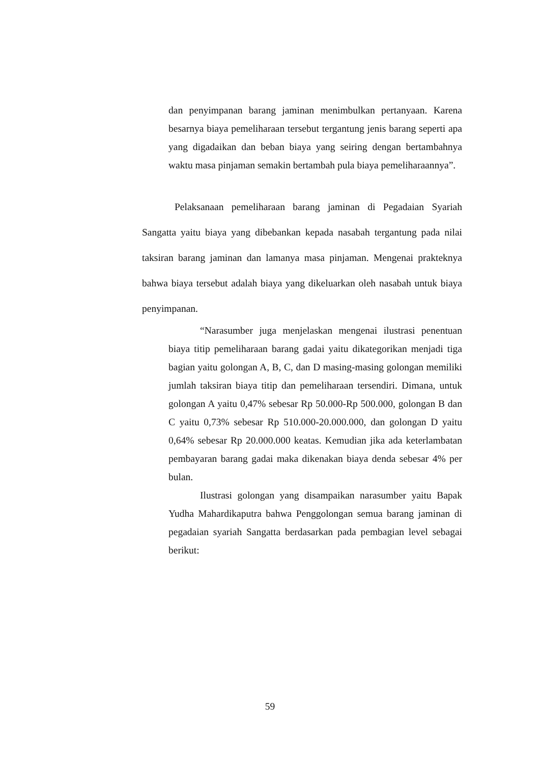dan penyimpanan barang jaminan menimbulkan pertanyaan. Karena besarnya biaya pemeliharaan tersebut tergantung jenis barang seperti apa yang digadaikan dan beban biaya yang seiring dengan bertambahnya waktu masa pinjaman semakin bertambah pula biaya pemeliharaannya”.
Pelaksanaan pemeliharaan barang jaminan di Pegadaian Syariah Sangatta yaitu biaya yang dibebankan kepada nasabah tergantung pada nilai taksiran barang jaminan dan lamanya masa pinjaman. Mengenai prakteknya bahwa biaya tersebut adalah biaya yang dikeluarkan oleh nasabah untuk biaya penyimpanan.
“Narasumber juga menjelaskan mengenai ilustrasi penentuan biaya titip pemeliharaan barang gadai yaitu dikategorikan menjadi tiga bagian yaitu golongan A, B, C, dan D masing-masing golongan memiliki jumlah taksiran biaya titip dan pemeliharaan tersendiri. Dimana, untuk golongan A yaitu 0,47% sebesar Rp 50.000-Rp 500.000, golongan B dan C yaitu 0,73% sebesar Rp 510.000-20.000.000, dan golongan D yaitu 0,64% sebesar Rp 20.000.000 keatas. Kemudian jika ada keterlambatan pembayaran barang gadai maka dikenakan biaya denda sebesar 4% per bulan.
Ilustrasi golongan yang disampaikan narasumber yaitu Bapak Yudha Mahardikaputra bahwa Penggolongan semua barang jaminan di pegadaian syariah Sangatta berdasarkan pada pembagian level sebagai berikut:
59